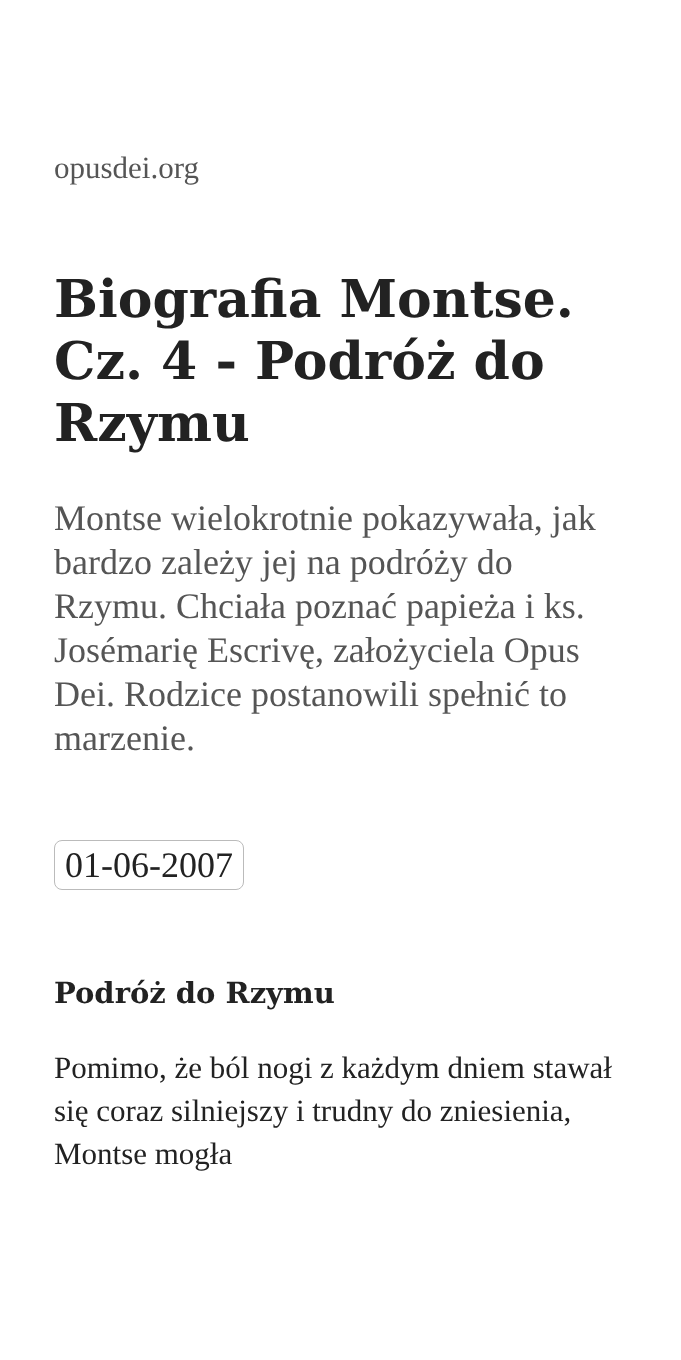opusdei.org
Biografia Montse. Cz. 4 - Podróż do Rzymu
Montse wielokrotnie pokazywała, jak bardzo zależy jej na podróży do Rzymu. Chciała poznać papieża i ks. Josémarię Escrivę, założyciela Opus Dei. Rodzice postanowili spełnić to marzenie.
01-06-2007
Podróż do Rzymu
Pomimo, że ból nogi z każdym dniem stawał się coraz silniejszy i trudny do zniesienia, Montse mogła